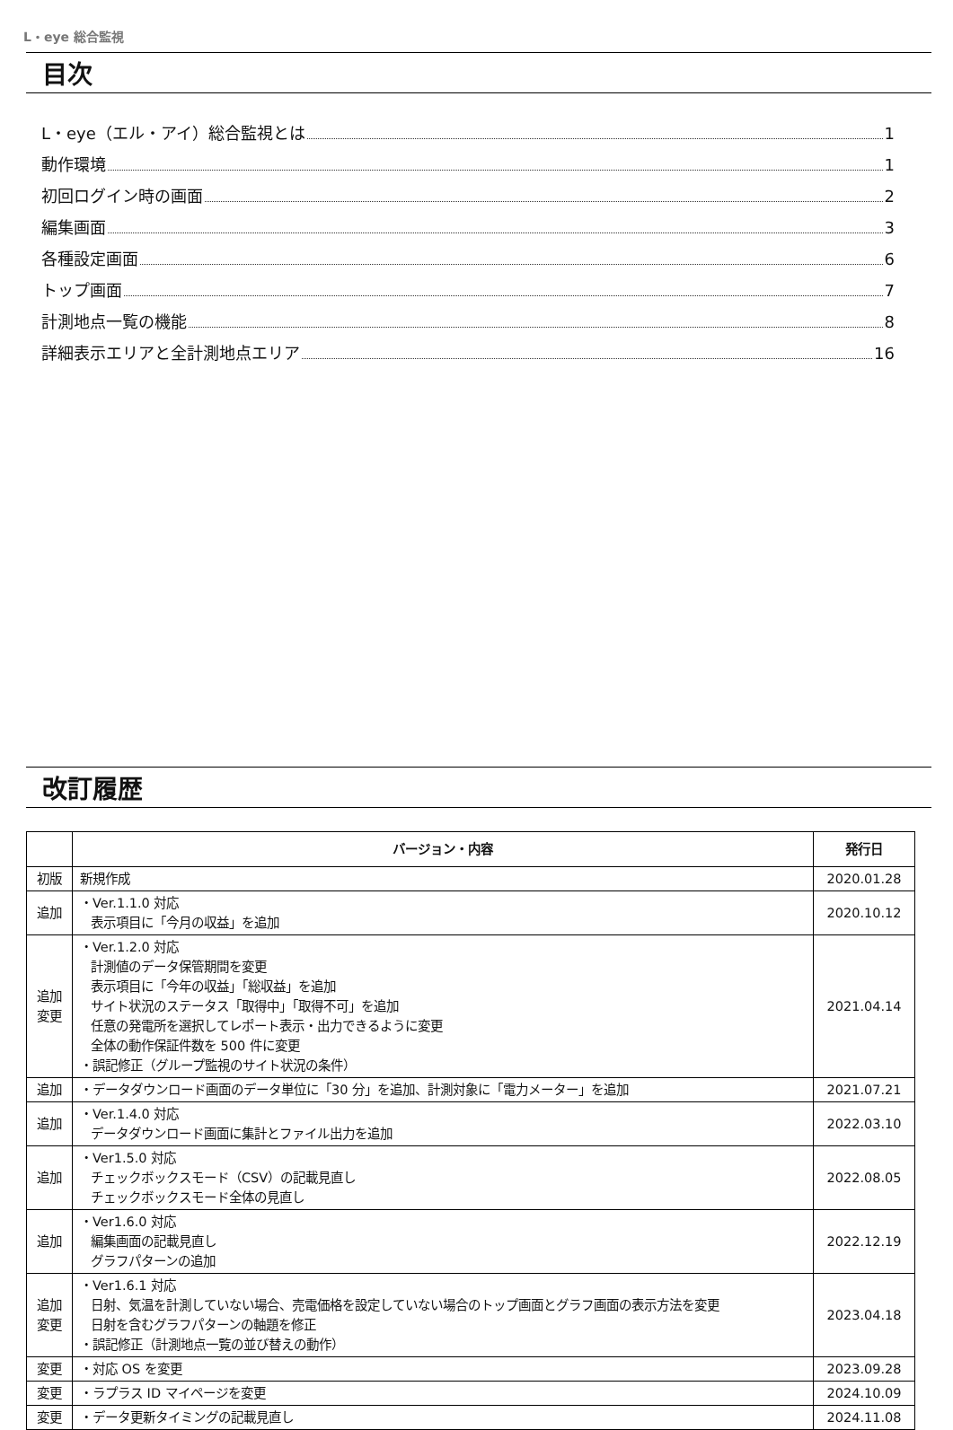L・eye 総合監視
目次
L・eye（エル・アイ）総合監視とは 1
動作環境 1
初回ログイン時の画面 2
編集画面 3
各種設定画面 6
トップ画面 7
計測地点一覧の機能 8
詳細表示エリアと全計測地点エリア 16
改訂履歴
| | バージョン・内容 | 発行日 |
| --- | --- | --- |
| 初版 | 新規作成 | 2020.01.28 |
| 追加 | ・Ver.1.1.0 対応 表示項目に「今月の収益」を追加 | 2020.10.12 |
| 追加 変更 | ・Ver.1.2.0 対応 計測値のデータ保管期間を変更 表示項目に「今年の収益」「総収益」を追加 サイト状況のステータス「取得中」「取得不可」を追加 任意の発電所を選択してレポート表示・出力できるように変更 全体の動作保証件数を 500 件に変更 ・誤記修正（グループ監視のサイト状況の条件） | 2021.04.14 |
| 追加 | ・データダウンロード画面のデータ単位に「30 分」を追加、計測対象に「電力メーター」を追加 | 2021.07.21 |
| 追加 | ・Ver.1.4.0 対応 データダウンロード画面に集計とファイル出力を追加 | 2022.03.10 |
| 追加 | ・Ver1.5.0 対応 チェックボックスモード（CSV）の記載見直し チェックボックスモード全体の見直し | 2022.08.05 |
| 追加 | ・Ver1.6.0 対応 編集画面の記載見直し グラフパターンの追加 | 2022.12.19 |
| 追加 変更 | ・Ver1.6.1 対応 日射、気温を計測していない場合、売電価格を設定していない場合のトップ画面とグラフ画面の表示方法を変更 日射を含むグラフパターンの軸題を修正 ・誤記修正（計測地点一覧の並び替えの動作） | 2023.04.18 |
| 変更 | ・対応 OS を変更 | 2023.09.28 |
| 変更 | ・ラプラス ID マイページを変更 | 2024.10.09 |
| 変更 | ・データ更新タイミングの記載見直し | 2024.11.08 |